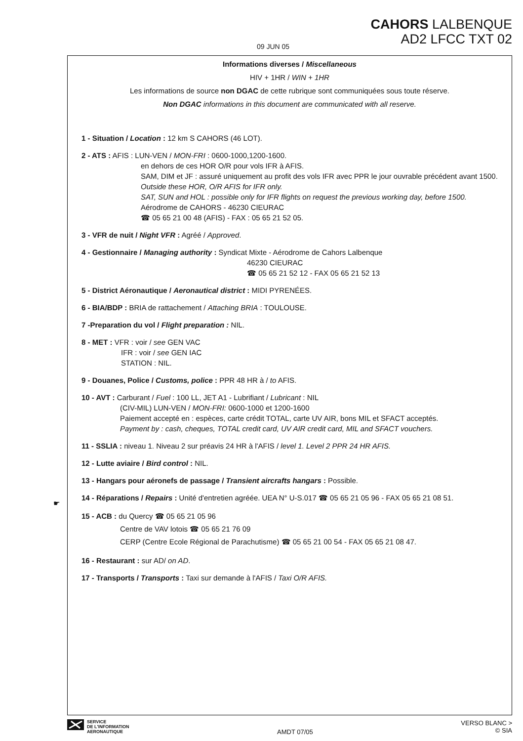CAHORS LALBENQUE
AD2 LFCC TXT 02
09 JUN 05
Informations diverses / Miscellaneous
HIV + 1HR / WIN + 1HR
Les informations de source non DGAC de cette rubrique sont communiquées sous toute réserve.
Non DGAC informations in this document are communicated with all reserve.
1 - Situation / Location : 12 km S CAHORS (46 LOT).
2 - ATS : AFIS : LUN-VEN / MON-FRI : 0600-1000,1200-1600.
en dehors de ces HOR O/R pour vols IFR à AFIS.
SAM, DIM et JF : assuré uniquement au profit des vols IFR avec PPR le jour ouvrable précédent avant 1500.
Outside these HOR, O/R AFIS for IFR only.
SAT, SUN and HOL : possible only for IFR flights on request the previous working day, before 1500.
Aérodrome de CAHORS - 46230 CIEURAC
☎ 05 65 21 00 48 (AFIS) - FAX : 05 65 21 52 05.
3 - VFR de nuit / Night VFR : Agréé / Approved.
4 - Gestionnaire / Managing authority : Syndicat Mixte - Aérodrome de Cahors Lalbenque
46230 CIEURAC
☎ 05 65 21 52 12 - FAX 05 65 21 52 13
5 - District Aéronautique / Aeronautical district : MIDI PYRENÉES.
6 - BIA/BDP : BRIA de rattachement / Attaching BRIA : TOULOUSE.
7 -Preparation du vol / Flight preparation : NIL.
8 - MET : VFR : voir / see GEN VAC
IFR : voir / see GEN IAC
STATION : NIL.
9 - Douanes, Police / Customs, police : PPR 48 HR à / to AFIS.
10 - AVT : Carburant / Fuel : 100 LL, JET A1 - Lubrifiant / Lubricant : NIL
(CIV-MIL) LUN-VEN / MON-FRI: 0600-1000 et 1200-1600
Paiement accepté en : espèces, carte crédit TOTAL, carte UV AIR, bons MIL et SFACT acceptés.
Payment by : cash, cheques, TOTAL credit card, UV AIR credit card, MIL and SFACT vouchers.
11 - SSLIA : niveau 1. Niveau 2 sur préavis 24 HR à l'AFIS / level 1. Level 2 PPR 24 HR AFIS.
12 - Lutte aviaire / Bird control : NIL.
13 - Hangars pour aéronefs de passage / Transient aircrafts hangars : Possible.
14 - Réparations / Repairs : Unité d'entretien agréée. UEA N° U-S.017 ☎ 05 65 21 05 96 - FAX 05 65 21 08 51.
15 - ACB : du Quercy ☎ 05 65 21 05 96
Centre de VAV lotois ☎ 05 65 21 76 09
CERP (Centre Ecole Régional de Parachutisme) ☎ 05 65 21 00 54 - FAX 05 65 21 08 47.
16 - Restaurant : sur AD/ on AD.
17 - Transports / Transports : Taxi sur demande à l'AFIS / Taxi O/R AFIS.
☛
SERVICE
DE L'INFORMATION
AERONAUTIQUE
AMDT 07/05
VERSO BLANC >
© SIA